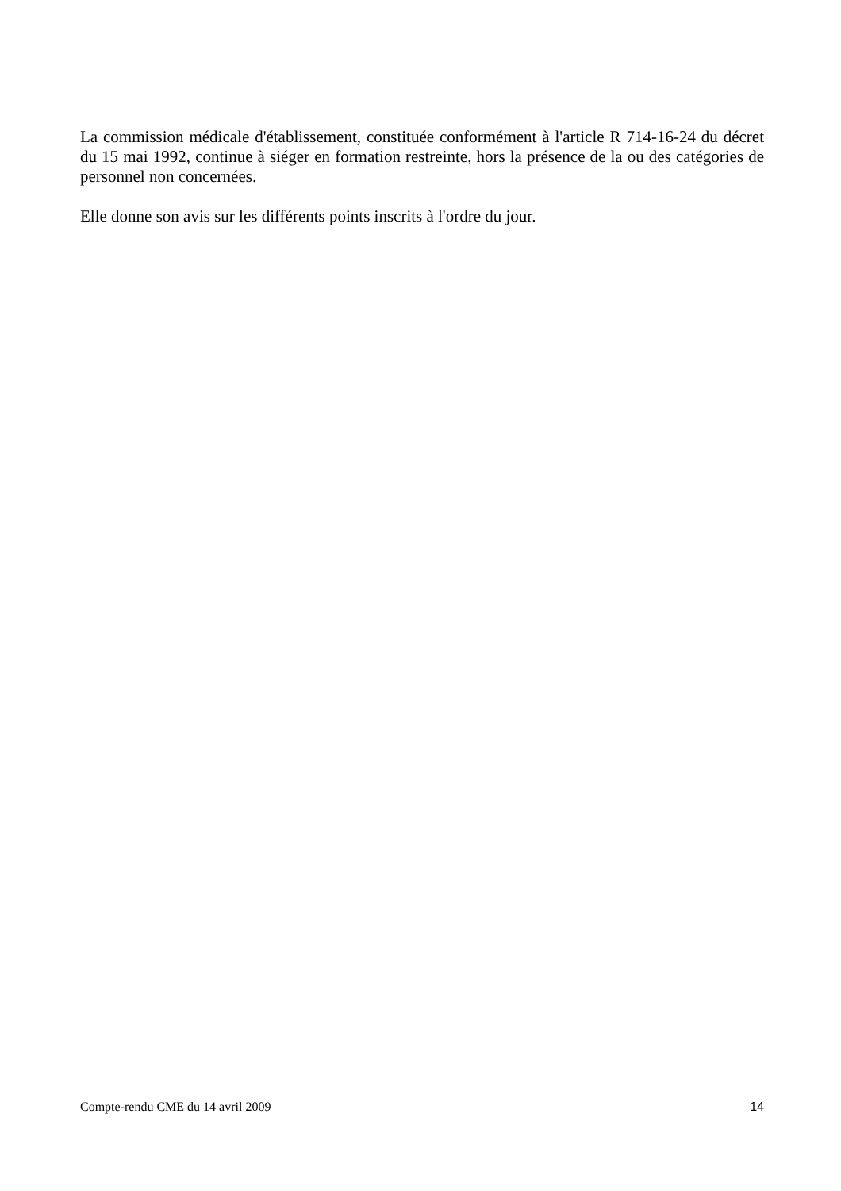La commission médicale d'établissement, constituée conformément à l'article R 714-16-24 du décret du 15 mai 1992, continue à siéger en formation restreinte, hors la présence de la ou des catégories de personnel non concernées.
Elle donne son avis sur les différents points inscrits à l'ordre du jour.
Compte-rendu CME du 14 avril 2009 14